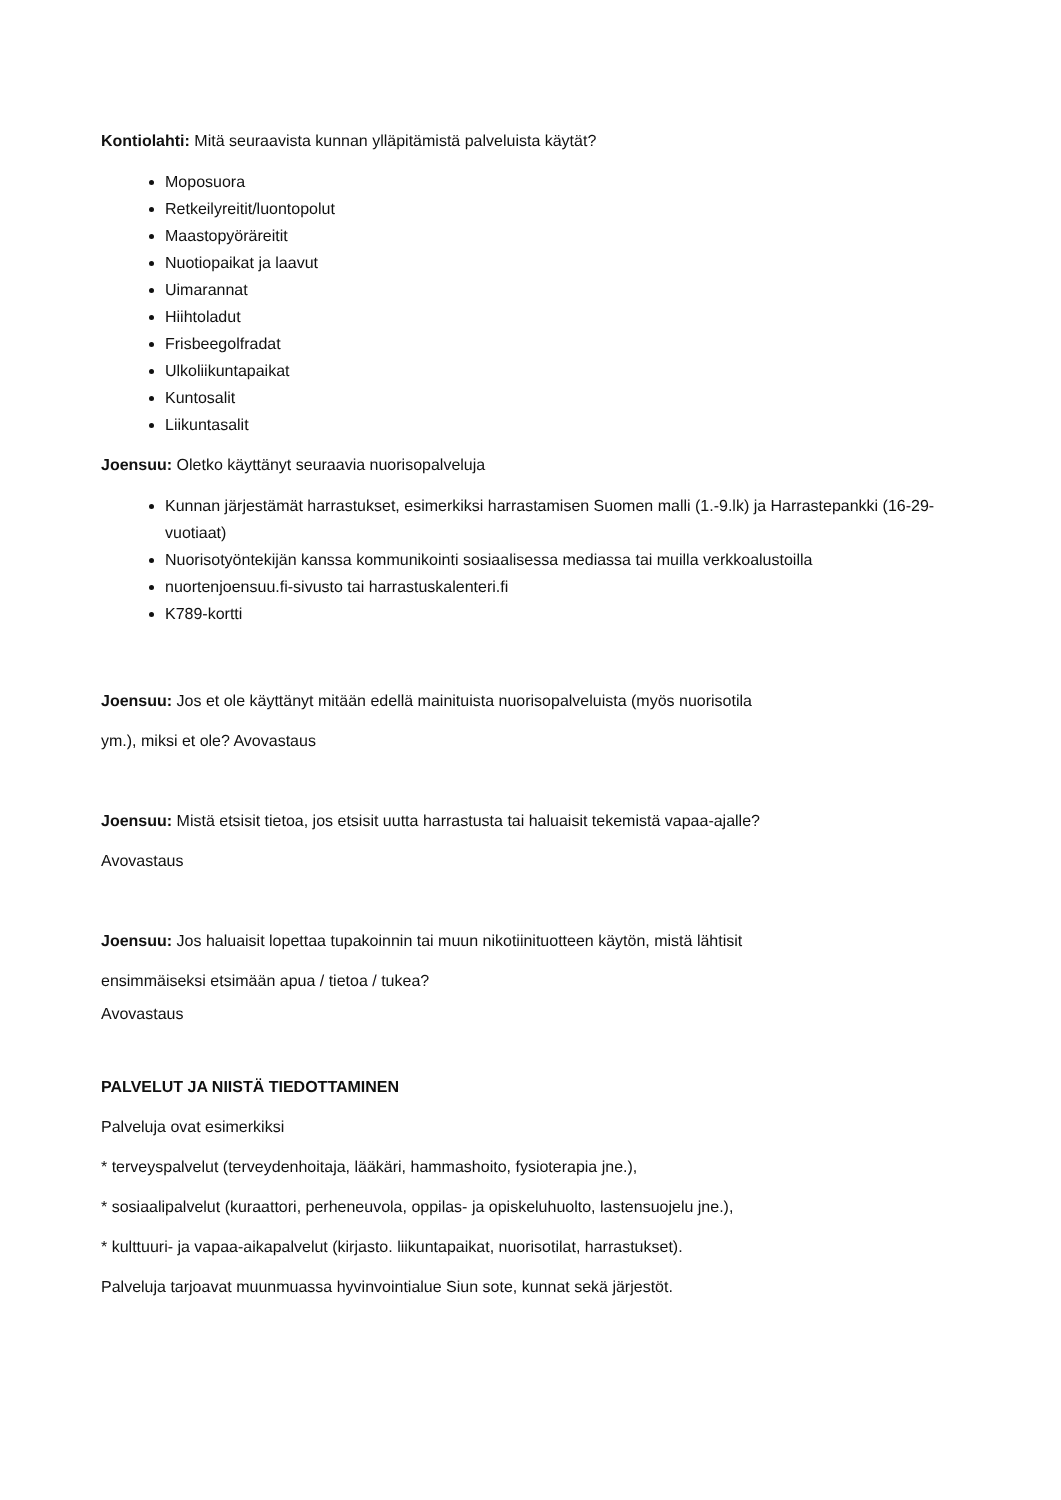Kontiolahti: Mitä seuraavista kunnan ylläpitämistä palveluista käytät?
Moposuora
Retkeilyreitit/luontopolut
Maastopyöräreitit
Nuotiopaikat ja laavut
Uimarannat
Hiihtoladut
Frisbeegolfradat
Ulkoliikuntapaikat
Kuntosalit
Liikuntasalit
Joensuu: Oletko käyttänyt seuraavia nuorisopalveluja
Kunnan järjestämät harrastukset, esimerkiksi harrastamisen Suomen malli (1.-9.lk) ja Harrastepankki (16-29-vuotiaat)
Nuorisotyöntekijän kanssa kommunikointi sosiaalisessa mediassa tai muilla verkkoalustoilla
nuortenjoensuu.fi-sivusto tai harrastuskalenteri.fi
K789-kortti
Joensuu: Jos et ole käyttänyt mitään edellä mainituista nuorisopalveluista (myös nuorisotila
ym.), miksi et ole? Avovastaus
Joensuu: Mistä etsisit tietoa, jos etsisit uutta harrastusta tai haluaisit tekemistä vapaa-ajalle?
Avovastaus
Joensuu: Jos haluaisit lopettaa tupakoinnin tai muun nikotiinituotteen käytön, mistä lähtisit
ensimmäiseksi etsimään apua / tietoa / tukea?
Avovastaus
PALVELUT JA NIISTÄ TIEDOTTAMINEN
Palveluja ovat esimerkiksi
* terveyspalvelut (terveydenhoitaja, lääkäri, hammashoito, fysioterapia jne.),
* sosiaalipalvelut (kuraattori, perheneuvola, oppilas- ja opiskeluhuolto, lastensuojelu jne.),
* kulttuuri- ja vapaa-aikapalvelut (kirjasto. liikuntapaikat, nuorisotilat, harrastukset).
Palveluja tarjoavat muunmuassa hyvinvointialue Siun sote, kunnat sekä järjestöt.